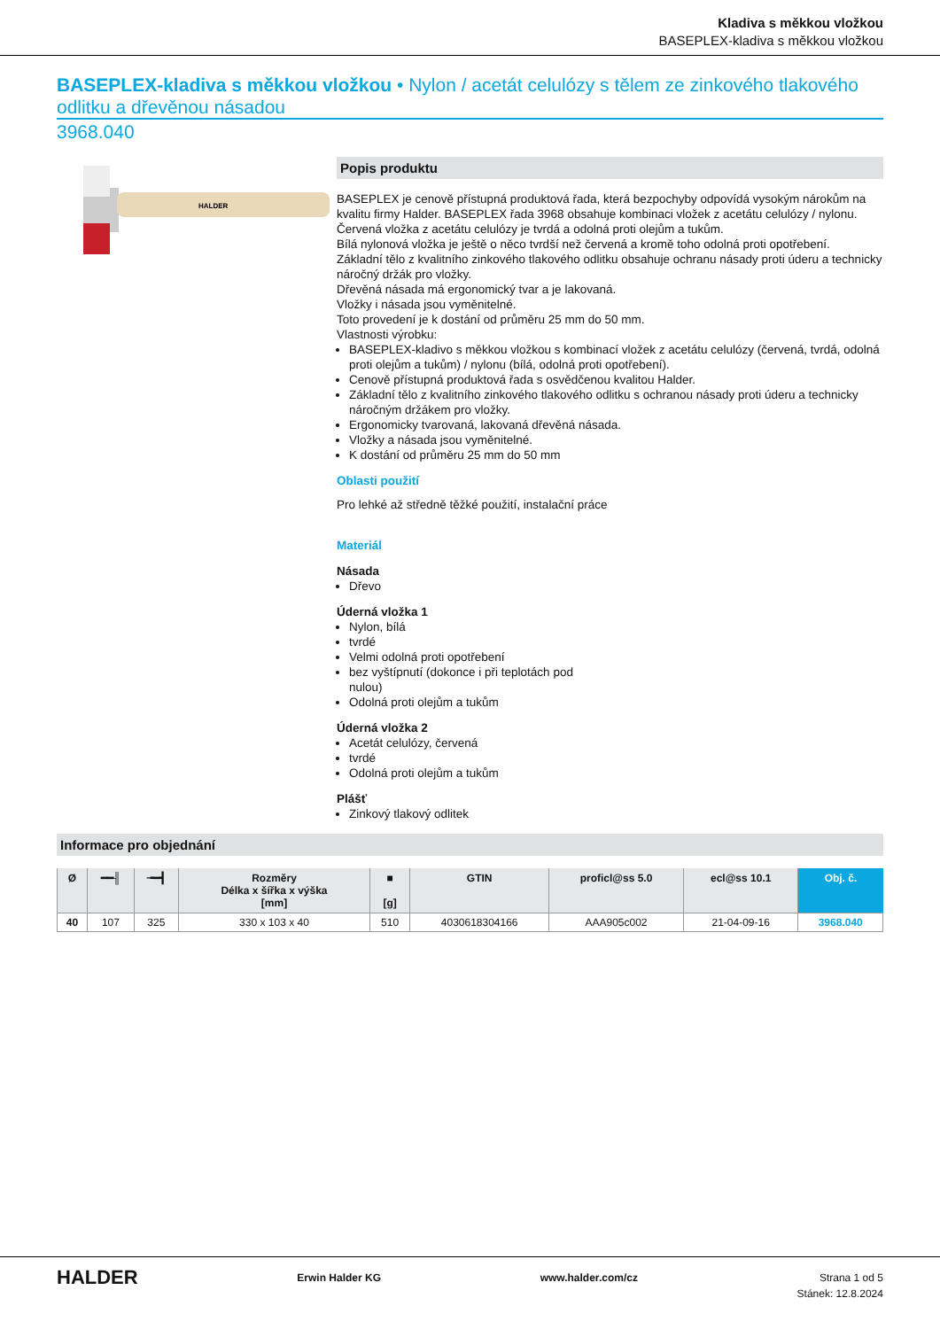Kladiva s měkkou vložkou
BASEPLEX-kladiva s měkkou vložkou
BASEPLEX-kladiva s měkkou vložkou • Nylon / acetát celulózy s tělem ze zinkového tlakového odlitku a dřevěnou násadou
3968.040
HALDER
Popis produktu
BASEPLEX je cenově přístupná produktová řada, která bezpochyby odpovídá vysokým nárokům na kvalitu firmy Halder. BASEPLEX řada 3968 obsahuje kombinaci vložek z acetátu celulózy / nylonu.
Červená vložka z acetátu celulózy je tvrdá a odolná proti olejům a tukům.
Bílá nylonová vložka je ještě o něco tvrdší než červená a kromě toho odolná proti opotřebení.
Základní tělo z kvalitního zinkového tlakového odlitku obsahuje ochranu násady proti úderu a technicky náročný držák pro vložky.
Dřevěná násada má ergonomický tvar a je lakovaná.
Vložky i násada jsou vyměnitelné.
Toto provedení je k dostání od průměru 25 mm do 50 mm.
Vlastnosti výrobku:
BASEPLEX-kladivo s měkkou vložkou s kombinací vložek z acetátu celulózy (červená, tvrdá, odolná proti olejům a tukům) / nylonu (bílá, odolná proti opotřebení).
Cenově přístupná produktová řada s osvědčenou kvalitou Halder.
Základní tělo z kvalitního zinkového tlakového odlitku s ochranou násady proti úderu a technicky náročným držákem pro vložky.
Ergonomicky tvarovaná, lakovaná dřevěná násada.
Vložky a násada jsou vyměnitelné.
K dostání od průměru 25 mm do 50 mm
Oblasti použití
Pro lehké až středně těžké použití, instalační práce
Materiál
Násada
Dřevo
Úderná vložka 1
Nylon, bílá
tvrdé
Velmi odolná proti opotřebení
bez vyštípnutí (dokonce i při teplotách pod
nulou)
Odolná proti olejům a tukům
Úderná vložka 2
Acetát celulózy, červená
tvrdé
Odolná proti olejům a tukům
Plášť
Zinkový tlakový odlitek
Informace pro objednání
| Ø | ━━╢ | ╼━┫ | Rozměry Délka x šířka x výška [mm] | ■ [g] | GTIN | proficl@ss 5.0 | ecl@ss 10.1 | Obj. č. |
| --- | --- | --- | --- | --- | --- | --- | --- | --- |
| 40 | 107 | 325 | 330 x 103 x 40 | 510 | 4030618304166 | AAA905c002 | 21-04-09-16 | 3968.040 |
HALDER Erwin Halder KG www.halder.com/cz Strana 1 od 5
Stánek: 12.8.2024